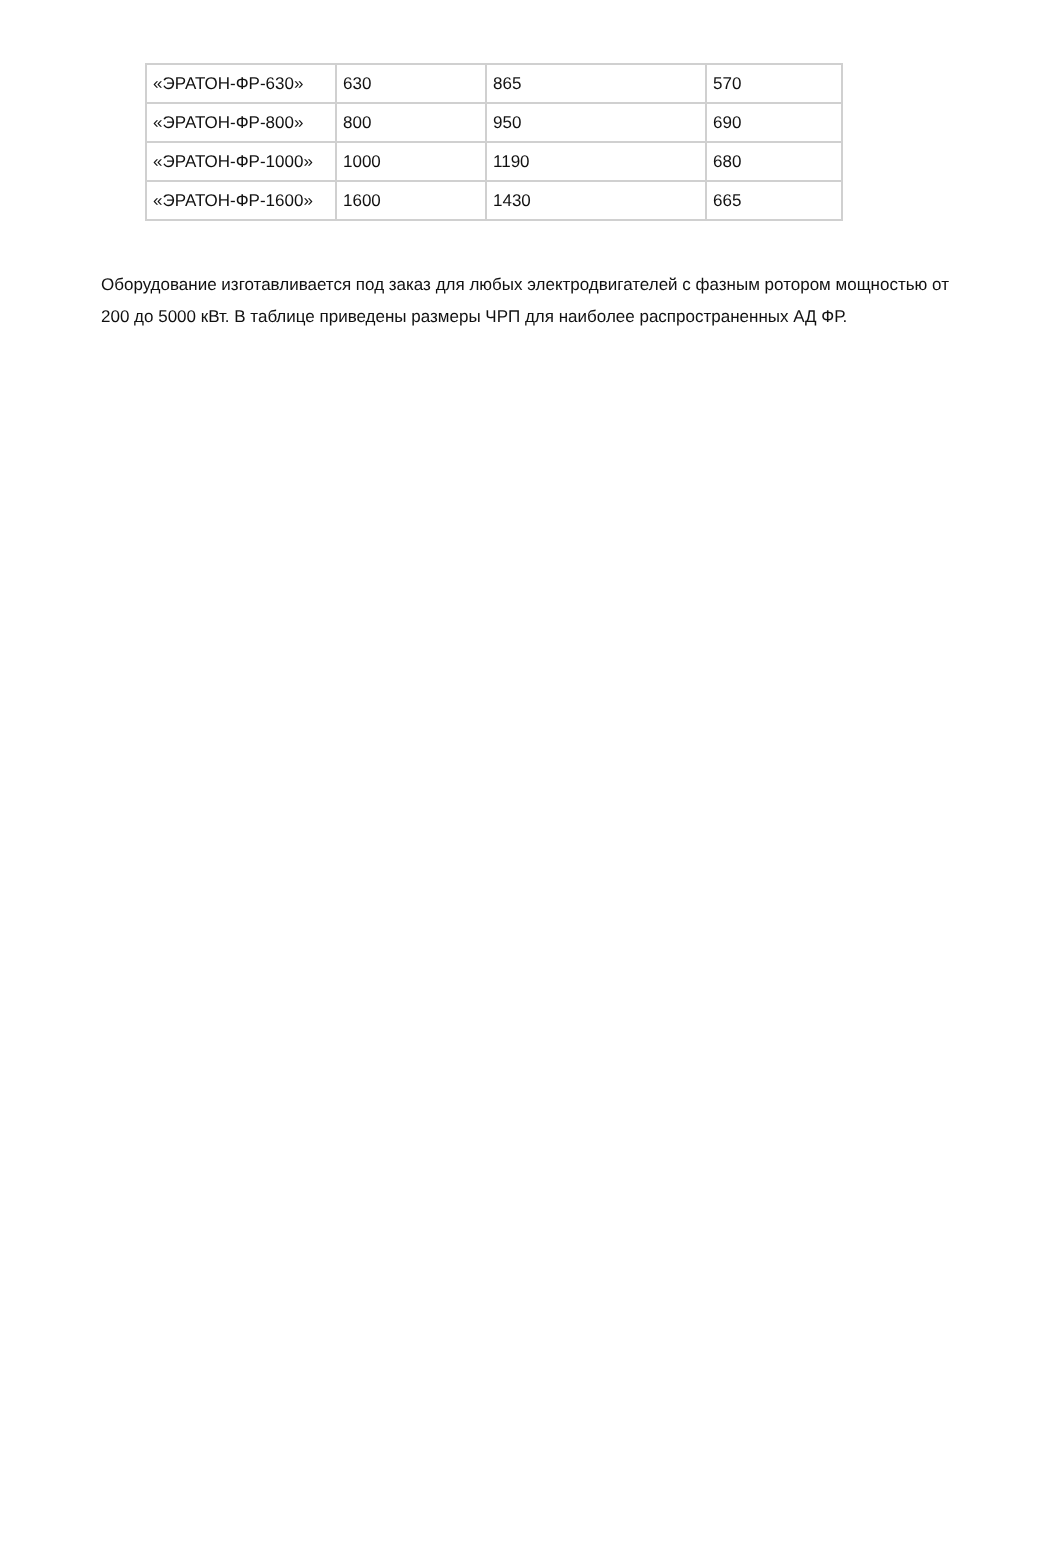| «ЭРАТОН-ФР-630» | 630 | 865 | 570 |
| «ЭРАТОН-ФР-800» | 800 | 950 | 690 |
| «ЭРАТОН-ФР-1000» | 1000 | 1190 | 680 |
| «ЭРАТОН-ФР-1600» | 1600 | 1430 | 665 |
Оборудование изготавливается под заказ для любых электродвигателей с фазным ротором мощностью от 200 до 5000 кВт. В таблице приведены размеры ЧРП для наиболее распространенных АД ФР.